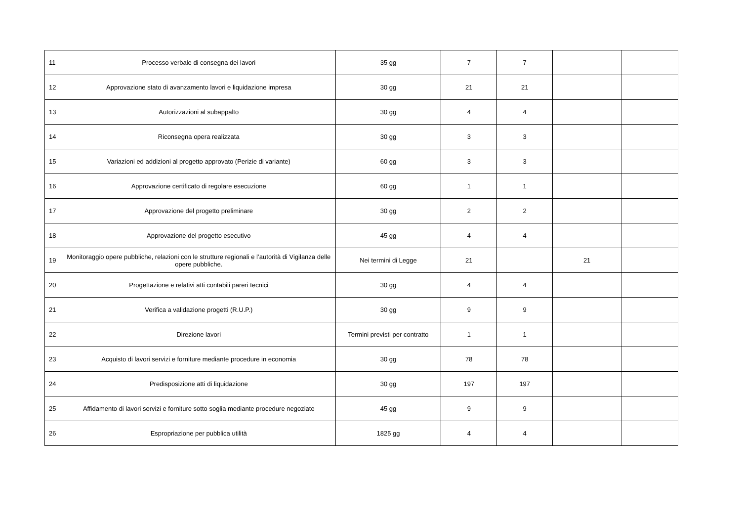| 11 | Processo verbale di consegna dei lavori | 35 gg | 7 | 7 | | |
| 12 | Approvazione stato di avanzamento lavori e liquidazione impresa | 30 gg | 21 | 21 | | |
| 13 | Autorizzazioni al subappalto | 30 gg | 4 | 4 | | |
| 14 | Riconsegna opera realizzata | 30 gg | 3 | 3 | | |
| 15 | Variazioni ed addizioni al progetto approvato (Perizie di variante) | 60 gg | 3 | 3 | | |
| 16 | Approvazione certificato di regolare esecuzione | 60 gg | 1 | 1 | | |
| 17 | Approvazione del progetto preliminare | 30 gg | 2 | 2 | | |
| 18 | Approvazione del progetto esecutivo | 45 gg | 4 | 4 | | |
| 19 | Monitoraggio opere pubbliche, relazioni con le strutture regionali e l’autorità di Vigilanza delle opere pubbliche. | Nei termini di Legge | 21 | | 21 | |
| 20 | Progettazione e relativi atti contabili pareri tecnici | 30 gg | 4 | 4 | | |
| 21 | Verifica a validazione progetti (R.U.P.) | 30 gg | 9 | 9 | | |
| 22 | Direzione lavori | Termini previsti per contratto | 1 | 1 | | |
| 23 | Acquisto di lavori servizi e forniture mediante procedure in economia | 30 gg | 78 | 78 | | |
| 24 | Predisposizione atti di liquidazione | 30 gg | 197 | 197 | | |
| 25 | Affidamento di lavori servizi e forniture sotto soglia mediante procedure negoziate | 45 gg | 9 | 9 | | |
| 26 | Espropriazione per pubblica utilità | 1825 gg | 4 | 4 | | |